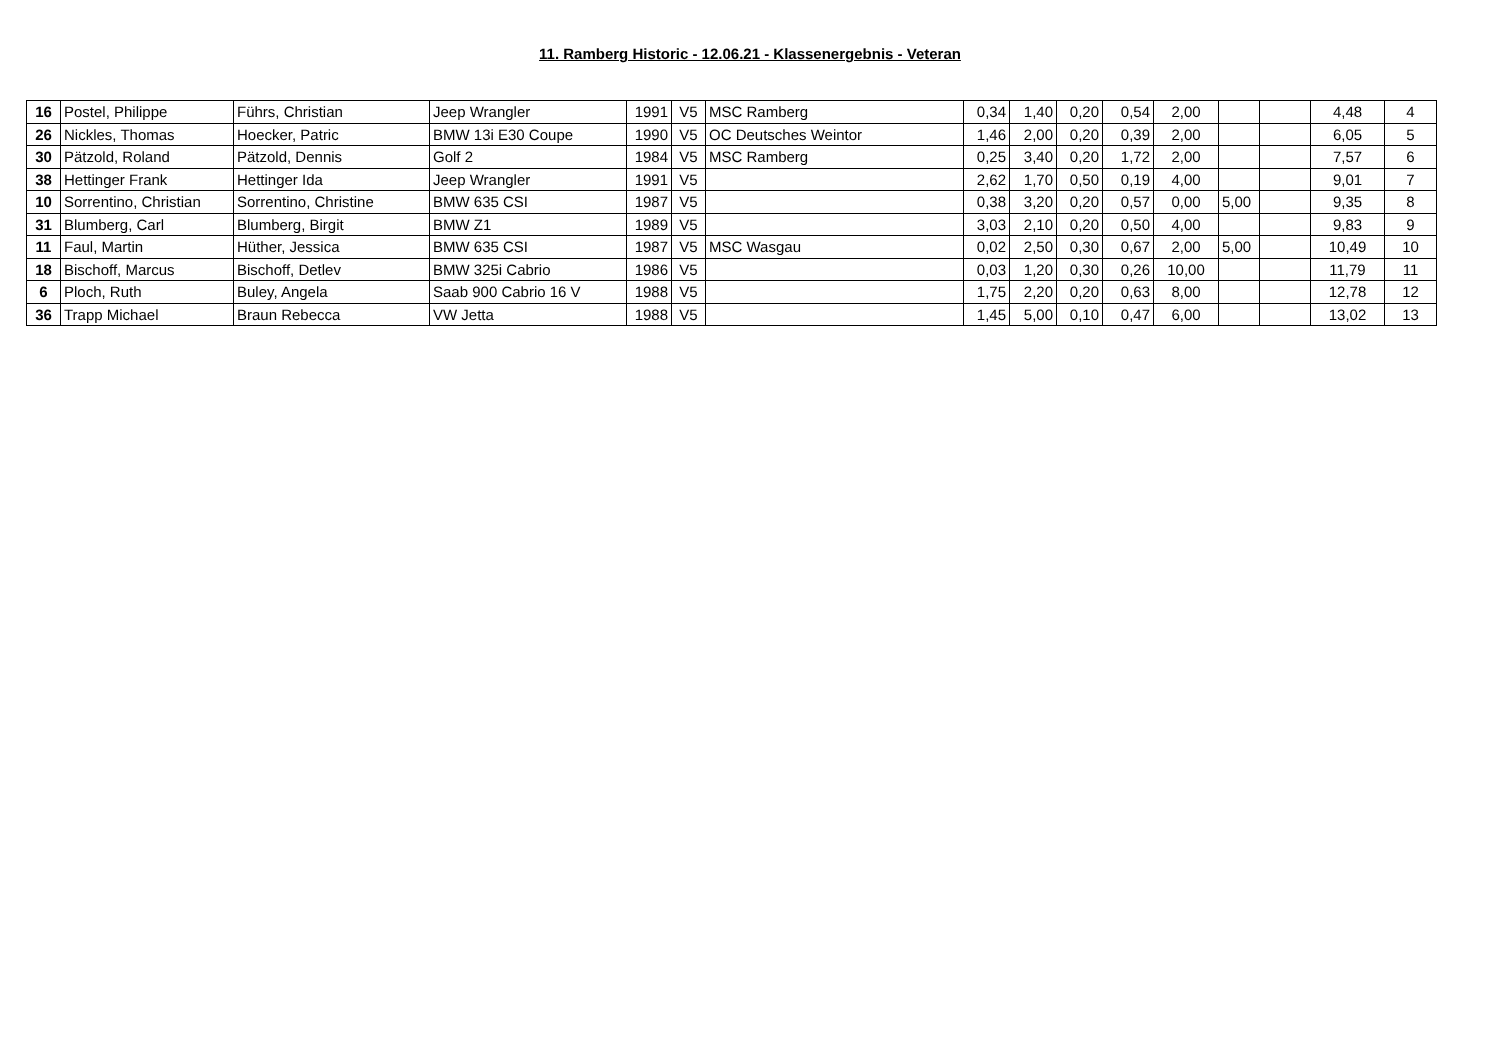11. Ramberg Historic - 12.06.21 - Klassenergebnis - Veteran
| 16 | Postel, Philippe | Führs, Christian | Jeep Wrangler | 1991 | V5 | MSC Ramberg | 0,34 | 1,40 | 0,20 | 0,54 | 2,00 | | | 4,48 | 4 |
| 26 | Nickles, Thomas | Hoecker, Patric | BMW 13i E30 Coupe | 1990 | V5 | OC Deutsches Weintor | 1,46 | 2,00 | 0,20 | 0,39 | 2,00 | | | 6,05 | 5 |
| 30 | Pätzold, Roland | Pätzold, Dennis | Golf 2 | 1984 | V5 | MSC Ramberg | 0,25 | 3,40 | 0,20 | 1,72 | 2,00 | | | 7,57 | 6 |
| 38 | Hettinger Frank | Hettinger Ida | Jeep Wrangler | 1991 | V5 | | 2,62 | 1,70 | 0,50 | 0,19 | 4,00 | | | 9,01 | 7 |
| 10 | Sorrentino, Christian | Sorrentino, Christine | BMW 635 CSI | 1987 | V5 | | 0,38 | 3,20 | 0,20 | 0,57 | 0,00 | 5,00 | | 9,35 | 8 |
| 31 | Blumberg, Carl | Blumberg, Birgit | BMW Z1 | 1989 | V5 | | 3,03 | 2,10 | 0,20 | 0,50 | 4,00 | | | 9,83 | 9 |
| 11 | Faul, Martin | Hüther, Jessica | BMW 635 CSI | 1987 | V5 | MSC Wasgau | 0,02 | 2,50 | 0,30 | 0,67 | 2,00 | 5,00 | | 10,49 | 10 |
| 18 | Bischoff, Marcus | Bischoff, Detlev | BMW 325i Cabrio | 1986 | V5 | | 0,03 | 1,20 | 0,30 | 0,26 | 10,00 | | | 11,79 | 11 |
| 6 | Ploch, Ruth | Buley, Angela | Saab 900 Cabrio 16 V | 1988 | V5 | | 1,75 | 2,20 | 0,20 | 0,63 | 8,00 | | | 12,78 | 12 |
| 36 | Trapp Michael | Braun Rebecca | VW Jetta | 1988 | V5 | | 1,45 | 5,00 | 0,10 | 0,47 | 6,00 | | | 13,02 | 13 |